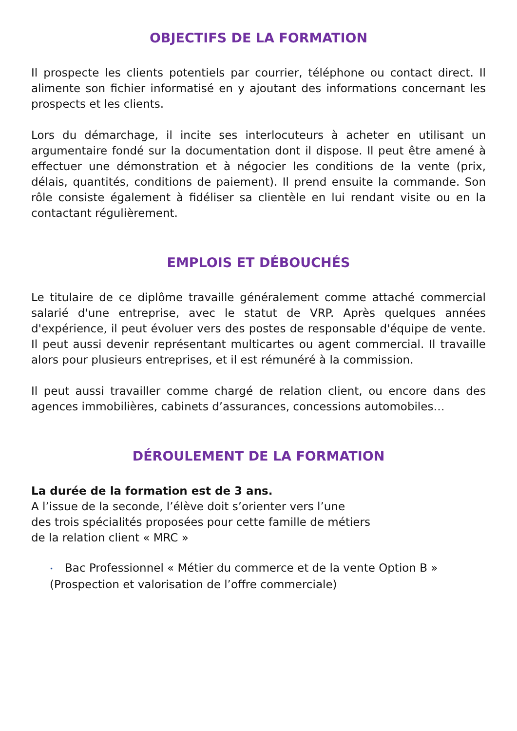OBJECTIFS DE LA FORMATION
Il prospecte les clients potentiels par courrier, téléphone ou contact direct. Il alimente son fichier informatisé en y ajoutant des informations concernant les prospects et les clients.
Lors du démarchage, il incite ses interlocuteurs à acheter en utilisant un argumentaire fondé sur la documentation dont il dispose. Il peut être amené à effectuer une démonstration et à négocier les conditions de la vente (prix, délais, quantités, conditions de paiement). Il prend ensuite la commande. Son rôle consiste également à fidéliser sa clientèle en lui rendant visite ou en la contactant régulièrement.
EMPLOIS ET DÉBOUCHÉS
Le titulaire de ce diplôme travaille généralement comme attaché commercial salarié d'une entreprise, avec le statut de VRP. Après quelques années d'expérience, il peut évoluer vers des postes de responsable d'équipe de vente. Il peut aussi devenir représentant multicartes ou agent commercial. Il travaille alors pour plusieurs entreprises, et il est rémunéré à la commission.
Il peut aussi travailler comme chargé de relation client, ou encore dans des agences immobilières, cabinets d’assurances, concessions automobiles…
DÉROULEMENT DE LA FORMATION
La durée de la formation est de 3 ans.
A l’issue de la seconde, l’élève doit s’orienter vers l’une
des trois spécialités proposées pour cette famille de métiers
de la relation client « MRC »
• Bac Professionnel « Métier du commerce et de la vente Option B »
(Prospection et valorisation de l’offre commerciale)